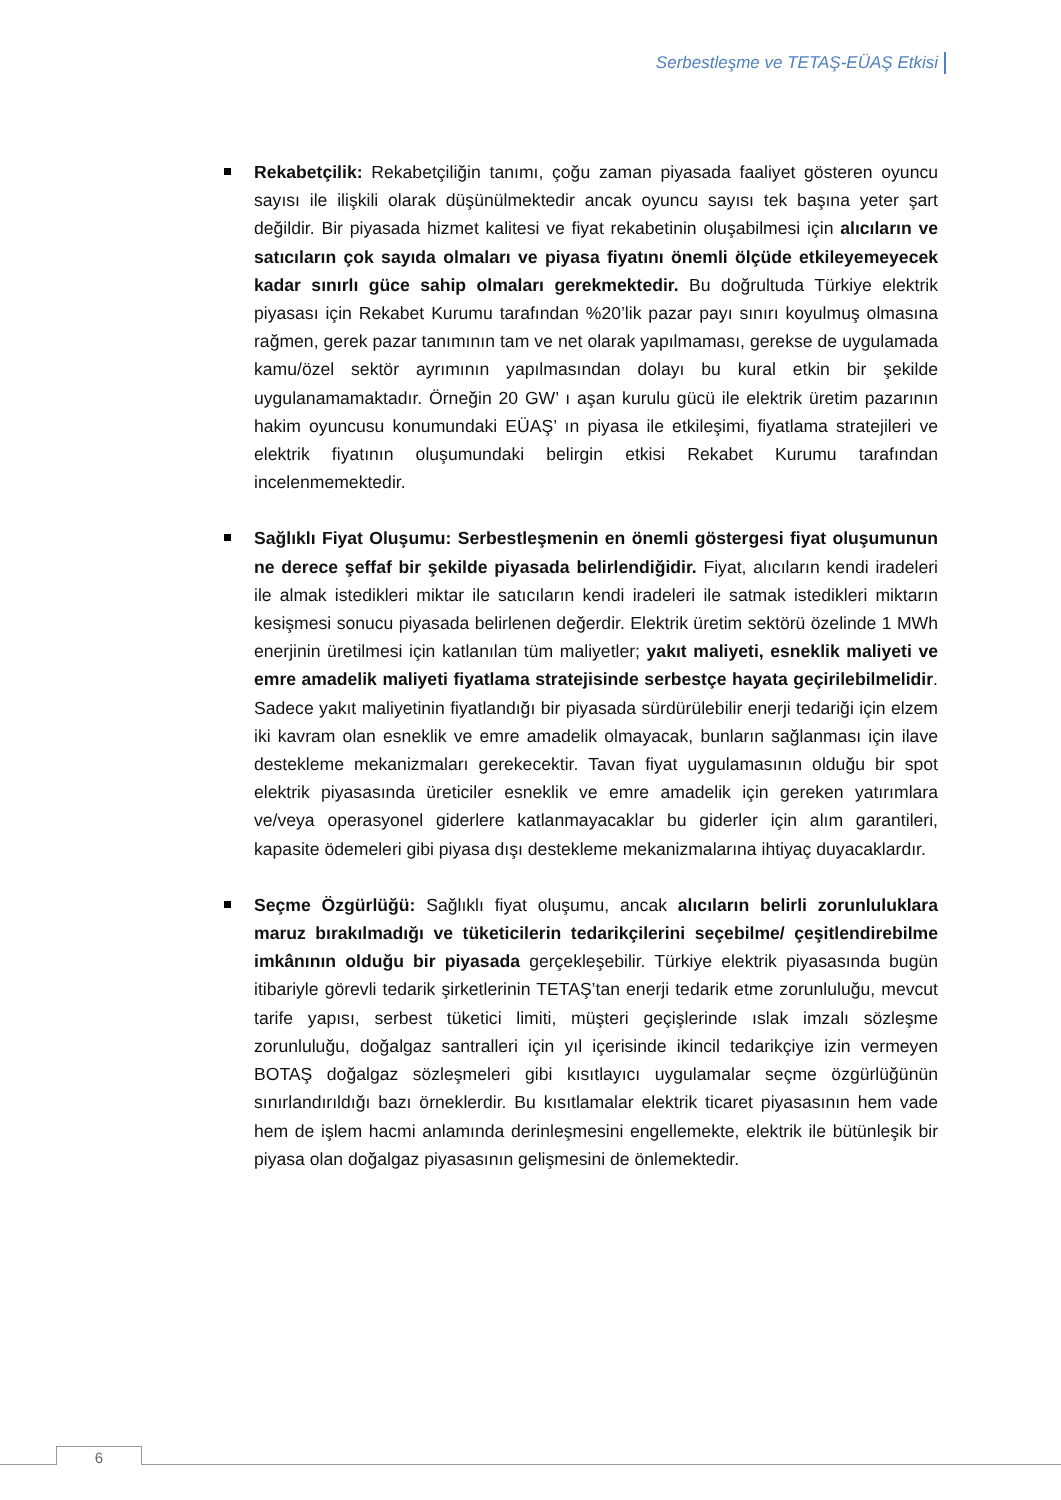Serbestleşme ve TETAŞ-EÜAŞ Etkisi
Rekabetçilik: Rekabetçiliğin tanımı, çoğu zaman piyasada faaliyet gösteren oyuncu sayısı ile ilişkili olarak düşünülmektedir ancak oyuncu sayısı tek başına yeter şart değildir. Bir piyasada hizmet kalitesi ve fiyat rekabetinin oluşabilmesi için alıcıların ve satıcıların çok sayıda olmaları ve piyasa fiyatını önemli ölçüde etkileyemeyecek kadar sınırlı güce sahip olmaları gerekmektedir. Bu doğrultuda Türkiye elektrik piyasası için Rekabet Kurumu tarafından %20’lik pazar payı sınırı koyulmuş olmasına rağmen, gerek pazar tanımının tam ve net olarak yapılmaması, gerekse de uygulamada kamu/özel sektör ayrımının yapılmasından dolayı bu kural etkin bir şekilde uygulanamamaktadır. Örneğin 20 GW’ ı aşan kurulu gücü ile elektrik üretim pazarının hakim oyuncusu konumundaki EÜAŞ’ ın piyasa ile etkileşimi, fiyatlama stratejileri ve elektrik fiyatının oluşumundaki belirgin etkisi Rekabet Kurumu tarafından incelenmemektedir.
Sağlıklı Fiyat Oluşumu: Serbestleşmenin en önemli göstergesi fiyat oluşumunun ne derece şeffaf bir şekilde piyasada belirlendiğidir. Fiyat, alıcıların kendi iradeleri ile almak istedikleri miktar ile satıcıların kendi iradeleri ile satmak istedikleri miktarın kesişmesi sonucu piyasada belirlenen değerdir. Elektrik üretim sektörü özelinde 1 MWh enerjinin üretilmesi için katlanılan tüm maliyetler; yakıt maliyeti, esneklik maliyeti ve emre amadelik maliyeti fiyatlama stratejisinde serbestçe hayata geçirilebilmelidir. Sadece yakıt maliyetinin fiyatlandığı bir piyasada sürdürülebilir enerji tedariği için elzem iki kavram olan esneklik ve emre amadelik olmayacak, bunların sağlanması için ilave destekleme mekanizmaları gerekecektir. Tavan fiyat uygulamasının olduğu bir spot elektrik piyasasında üreticiler esneklik ve emre amadelik için gereken yatırımlara ve/veya operasyonel giderlere katlanmayacaklar bu giderler için alım garantileri, kapasite ödemeleri gibi piyasa dışı destekleme mekanizmalarına ihtiyaç duyacaklardır.
Seçme Özgürlüğü: Sağlıklı fiyat oluşumu, ancak alıcıların belirli zorunluluklara maruz bırakılmadığı ve tüketicilerin tedarikçilerini seçebilme/ çeşitlendirebilme imkânının olduğu bir piyasada gerçekleşebilir. Türkiye elektrik piyasasında bugün itibariyle görevli tedarik şirketlerinin TETAŞ’tan enerji tedarik etme zorunluluğu, mevcut tarife yapısı, serbest tüketici limiti, müşteri geçişlerinde ıslak imzalı sözleşme zorunluluğu, doğalgaz santralleri için yıl içerisinde ikincil tedarikçiye izin vermeyen BOTAŞ doğalgaz sözleşmeleri gibi kısıtlayıcı uygulamalar seçme özgürlüğünün sınırlandırıldığı bazı örneklerdir. Bu kısıtlamalar elektrik ticaret piyasasının hem vade hem de işlem hacmi anlamında derinleşmesini engellemekte, elektrik ile bütünleşik bir piyasa olan doğalgaz piyasasının gelişmesini de önlemektedir.
6